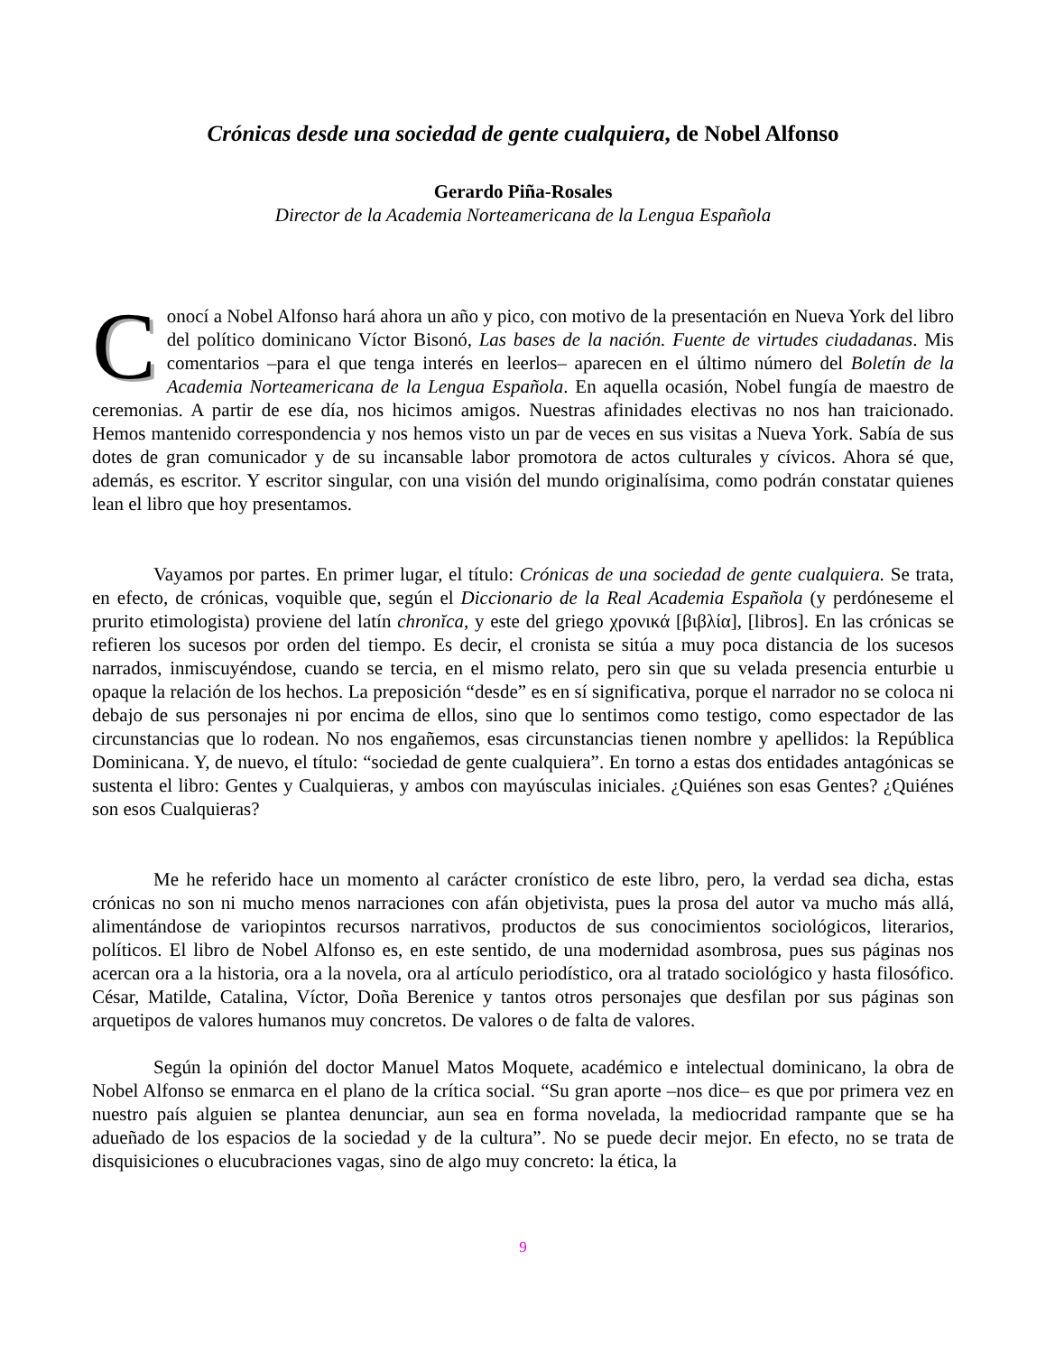Crónicas desde una sociedad de gente cualquiera, de Nobel Alfonso
Gerardo Piña-Rosales
Director de la Academia Norteamericana de la Lengua Española
Conocí a Nobel Alfonso hará ahora un año y pico, con motivo de la presentación en Nueva York del libro del político dominicano Víctor Bisonó, Las bases de la nación. Fuente de virtudes ciudadanas. Mis comentarios –para el que tenga interés en leerlos– aparecen en el último número del Boletín de la Academia Norteamericana de la Lengua Española. En aquella ocasión, Nobel fungía de maestro de ceremonias. A partir de ese día, nos hicimos amigos. Nuestras afinidades electivas no nos han traicionado. Hemos mantenido correspondencia y nos hemos visto un par de veces en sus visitas a Nueva York. Sabía de sus dotes de gran comunicador y de su incansable labor promotora de actos culturales y cívicos. Ahora sé que, además, es escritor. Y escritor singular, con una visión del mundo originalísima, como podrán constatar quienes lean el libro que hoy presentamos.
Vayamos por partes. En primer lugar, el título: Crónicas de una sociedad de gente cualquiera. Se trata, en efecto, de crónicas, voquible que, según el Diccionario de la Real Academia Española (y perdóneseme el prurito etimologista) proviene del latín chronĭca, y este del griego χρονικά [βιβλία], [libros]. En las crónicas se refieren los sucesos por orden del tiempo. Es decir, el cronista se sitúa a muy poca distancia de los sucesos narrados, inmiscuyéndose, cuando se tercia, en el mismo relato, pero sin que su velada presencia enturbie u opaque la relación de los hechos. La preposición “desde” es en sí significativa, porque el narrador no se coloca ni debajo de sus personajes ni por encima de ellos, sino que lo sentimos como testigo, como espectador de las circunstancias que lo rodean. No nos engañemos, esas circunstancias tienen nombre y apellidos: la República Dominicana. Y, de nuevo, el título: “sociedad de gente cualquiera”. En torno a estas dos entidades antagónicas se sustenta el libro: Gentes y Cualquieras, y ambos con mayúsculas iniciales. ¿Quiénes son esas Gentes? ¿Quiénes son esos Cualquieras?
Me he referido hace un momento al carácter cronístico de este libro, pero, la verdad sea dicha, estas crónicas no son ni mucho menos narraciones con afán objetivista, pues la prosa del autor va mucho más allá, alimentándose de variopintos recursos narrativos, productos de sus conocimientos sociológicos, literarios, políticos. El libro de Nobel Alfonso es, en este sentido, de una modernidad asombrosa, pues sus páginas nos acercan ora a la historia, ora a la novela, ora al artículo periodístico, ora al tratado sociológico y hasta filosófico. César, Matilde, Catalina, Víctor, Doña Berenice y tantos otros personajes que desfilan por sus páginas son arquetipos de valores humanos muy concretos. De valores o de falta de valores.
Según la opinión del doctor Manuel Matos Moquete, académico e intelectual dominicano, la obra de Nobel Alfonso se enmarca en el plano de la crítica social. “Su gran aporte –nos dice– es que por primera vez en nuestro país alguien se plantea denunciar, aun sea en forma novelada, la mediocridad rampante que se ha adueñado de los espacios de la sociedad y de la cultura”. No se puede decir mejor. En efecto, no se trata de disquisiciones o elucubraciones vagas, sino de algo muy concreto: la ética, la
9